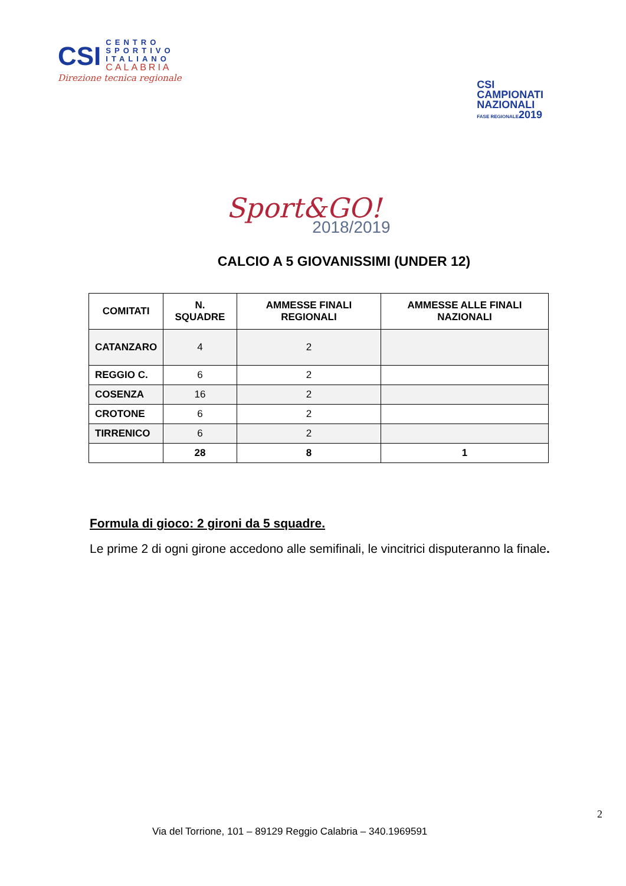CSI CENTRO
SPORTIVO
ITALIANO
CALABRIA
Direzione tecnica regionale
CSI
CAMPIONATI
NAZIONALI
FASE REGIONALE2019
Sport&GO!
2018/2019
CALCIO A 5 GIOVANISSIMI (UNDER 12)
| COMITATI | N. SQUADRE | AMMESSE FINALI REGIONALI | AMMESSE ALLE FINALI NAZIONALI |
| --- | --- | --- | --- |
| CATANZARO | 4 | 2 | |
| REGGIO C. | 6 | 2 | |
| COSENZA | 16 | 2 | |
| CROTONE | 6 | 2 | |
| TIRRENICO | 6 | 2 | |
| | 28 | 8 | 1 |
Formula di gioco: 2 gironi da 5 squadre.
Le prime 2 di ogni girone accedono alle semifinali, le vincitrici disputeranno la finale.
2
Via del Torrione, 101 – 89129 Reggio Calabria – 340.1969591